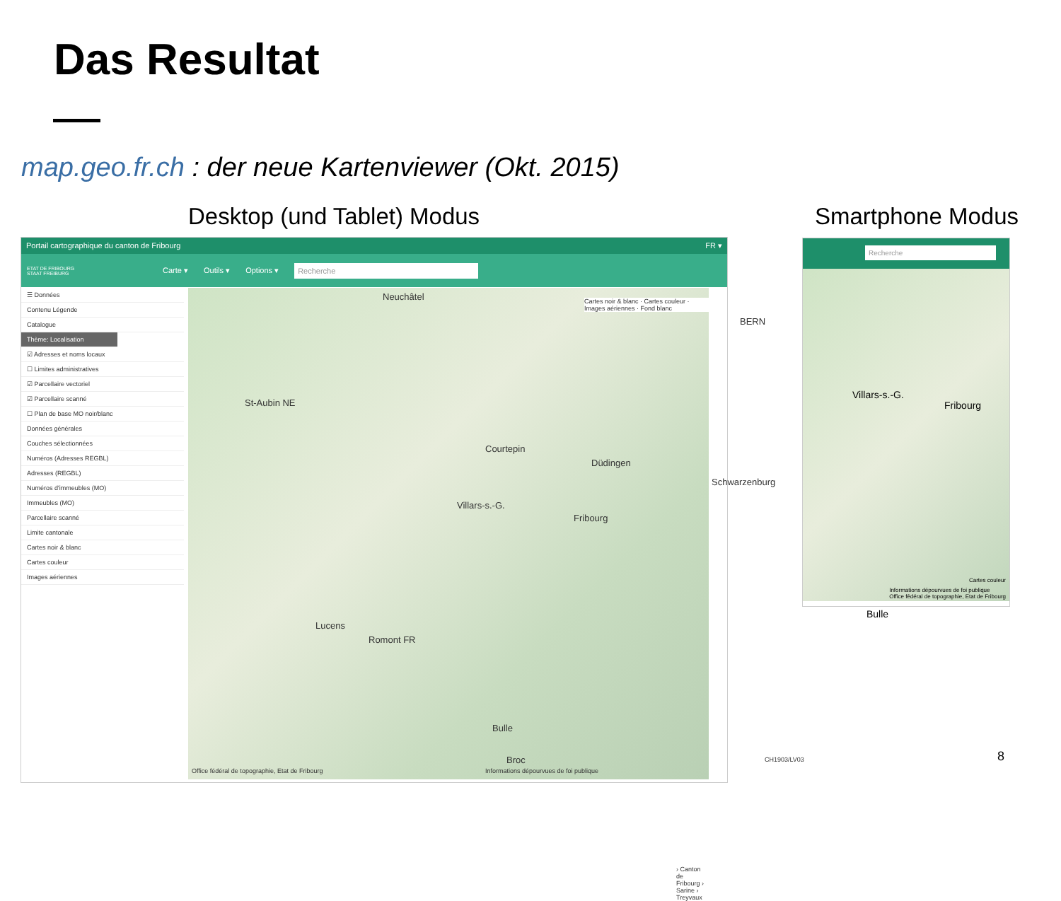Das Resultat
map.geo.fr.ch : der neue Kartenviewer (Okt. 2015)
Desktop (und Tablet) Modus Smartphone Modus
Portail cartographique du canton de Fribourg FR ▾
ETAT DE FRIBOURG
STAAT FREIBURG Carte ▾ Outils ▾ Options ▾ Recherche
☰ Données
Contenu Légende
Catalogue
Thème: Localisation
☑ Adresses et noms locaux
☐ Limites administratives
☑ Parcellaire vectoriel
☑ Parcellaire scanné
☐ Plan de base MO noir/blanc
Données générales
Couches sélectionnées
Numéros (Adresses REGBL)
Adresses (REGBL)
Numéros d'immeubles (MO)
Immeubles (MO)
Parcellaire scanné
Limite cantonale
Cartes noir & blanc
Cartes couleur
Images aériennes
Cartes noir & blanc · Cartes couleur · Images aériennes · Fond blanc Neuchâtel
BERN
Fribourg
Villars-s.-G.
Bulle
St-Aubin NE
Romont FR
Lucens
Courtepin
Düdingen
Schwarzenburg
Broc
› Canton de Fribourg › Sarine › Treyvaux
Office fédéral de topographie, Etat de Fribourg Informations dépourvues de foi publique
CH1903/LV03
Recherche
Villars-s.-G.
Fribourg
Bulle
Cartes couleur
Informations dépourvues de foi publique
Office fédéral de topographie, Etat de Fribourg
8